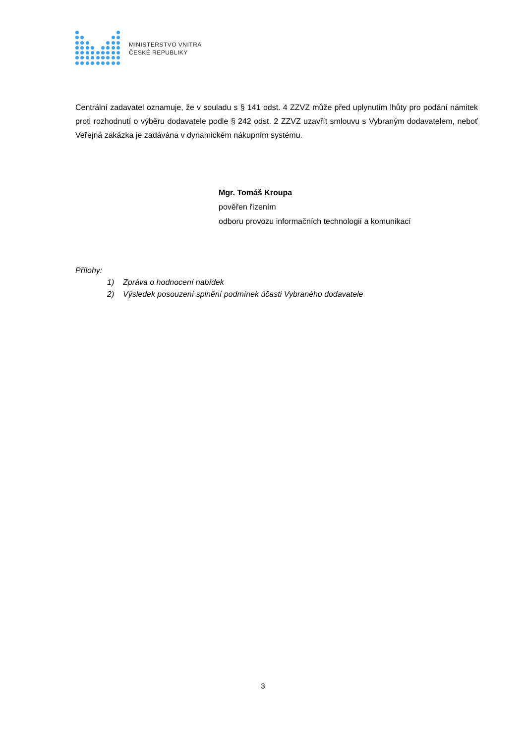MINISTERSTVO VNITRA
ČESKÉ REPUBLIKY
Centrální zadavatel oznamuje, že v souladu s § 141 odst. 4 ZZVZ může před uplynutím lhůty pro podání námitek proti rozhodnutí o výběru dodavatele podle § 242 odst. 2 ZZVZ uzavřít smlouvu s Vybraným dodavatelem, neboť Veřejná zakázka je zadávána v dynamickém nákupním systému.
Mgr. Tomáš Kroupa
pověřen řízením
odboru provozu informačních technologií a komunikací
Přílohy:
1) Zpráva o hodnocení nabídek
2) Výsledek posouzení splnění podmínek účasti Vybraného dodavatele
3